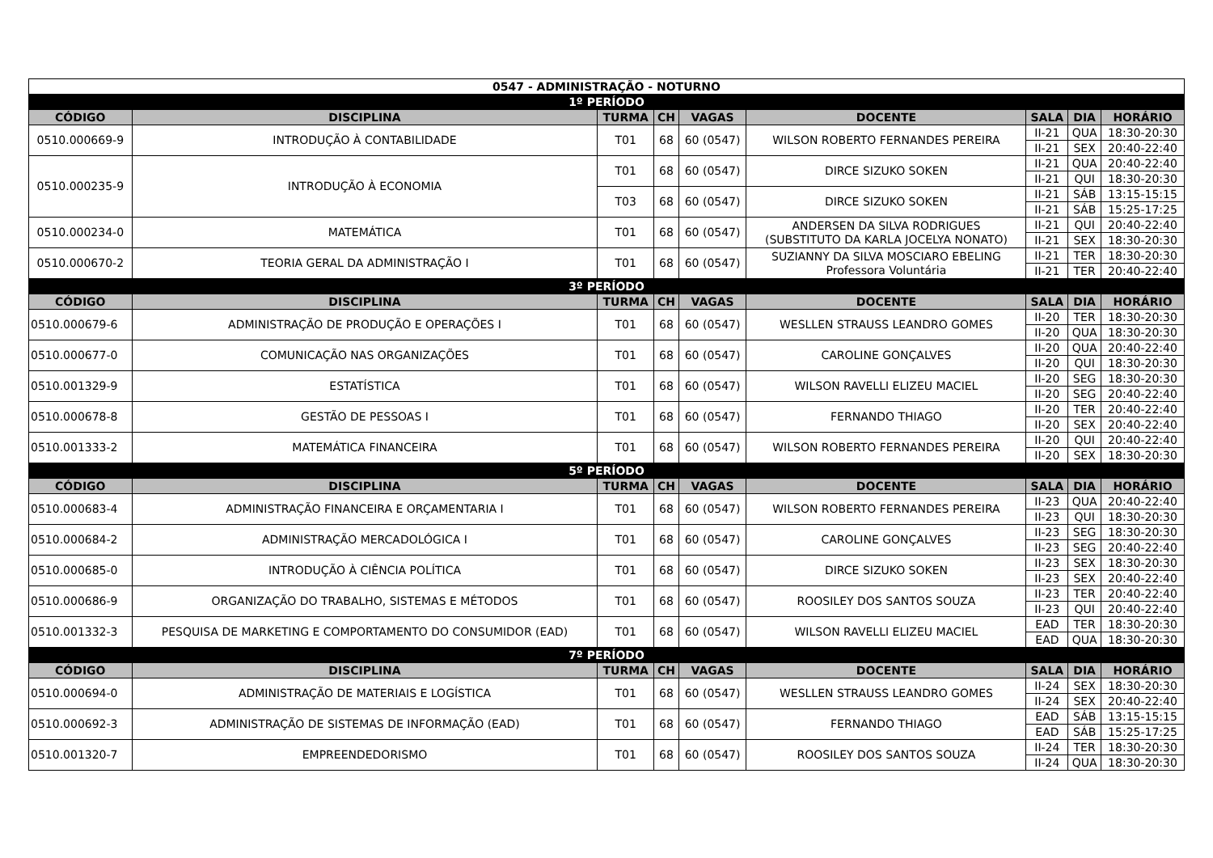| 0547 - ADMINISTRAÇÃO - NOTURNO | | | | | | | | |
| 1º PERÍODO | | | | | | | | |
| CÓDIGO | DISCIPLINA | TURMA | CH | VAGAS | DOCENTE | SALA | DIA | HORÁRIO |
| 0510.000669-9 | INTRODUÇÃO À CONTABILIDADE | T01 | 68 | 60 (0547) | WILSON ROBERTO FERNANDES PEREIRA | II-21 | QUA | 18:30-20:30 |
| | | | | | | II-21 | SEX | 20:40-22:40 |
| 0510.000235-9 | INTRODUÇÃO À ECONOMIA | T01 | 68 | 60 (0547) | DIRCE SIZUKO SOKEN | II-21 | QUA | 20:40-22:40 |
| | | | | | | II-21 | QUI | 18:30-20:30 |
| | | T03 | 68 | 60 (0547) | DIRCE SIZUKO SOKEN | II-21 | SÁB | 13:15-15:15 |
| | | | | | | II-21 | SÁB | 15:25-17:25 |
| 0510.000234-0 | MATEMÁTICA | T01 | 68 | 60 (0547) | ANDERSEN DA SILVA RODRIGUES (SUBSTITUTO DA KARLA JOCELYA NONATO) | II-21 | QUI | 20:40-22:40 |
| | | | | | | II-21 | SEX | 18:30-20:30 |
| 0510.000670-2 | TEORIA GERAL DA ADMINISTRAÇÃO I | T01 | 68 | 60 (0547) | SUZIANNY DA SILVA MOSCIARO EBELING Professora Voluntária | II-21 | TER | 18:30-20:30 |
| | | | | | | II-21 | TER | 20:40-22:40 |
| 3º PERÍODO | | | | | | | | |
| CÓDIGO | DISCIPLINA | TURMA | CH | VAGAS | DOCENTE | SALA | DIA | HORÁRIO |
| 0510.000679-6 | ADMINISTRAÇÃO DE PRODUÇÃO E OPERAÇÕES I | T01 | 68 | 60 (0547) | WESLLEN STRAUSS LEANDRO GOMES | II-20 | TER | 18:30-20:30 |
| | | | | | | II-20 | QUA | 18:30-20:30 |
| 0510.000677-0 | COMUNICAÇÃO NAS ORGANIZAÇÕES | T01 | 68 | 60 (0547) | CAROLINE GONÇALVES | II-20 | QUA | 20:40-22:40 |
| | | | | | | II-20 | QUI | 18:30-20:30 |
| 0510.001329-9 | ESTATÍSTICA | T01 | 68 | 60 (0547) | WILSON RAVELLI ELIZEU MACIEL | II-20 | SEG | 18:30-20:30 |
| | | | | | | II-20 | SEG | 20:40-22:40 |
| 0510.000678-8 | GESTÃO DE PESSOAS I | T01 | 68 | 60 (0547) | FERNANDO THIAGO | II-20 | TER | 20:40-22:40 |
| | | | | | | II-20 | SEX | 20:40-22:40 |
| 0510.001333-2 | MATEMÁTICA FINANCEIRA | T01 | 68 | 60 (0547) | WILSON ROBERTO FERNANDES PEREIRA | II-20 | QUI | 20:40-22:40 |
| | | | | | | II-20 | SEX | 18:30-20:30 |
| 5º PERÍODO | | | | | | | | |
| CÓDIGO | DISCIPLINA | TURMA | CH | VAGAS | DOCENTE | SALA | DIA | HORÁRIO |
| 0510.000683-4 | ADMINISTRAÇÃO FINANCEIRA E ORÇAMENTARIA I | T01 | 68 | 60 (0547) | WILSON ROBERTO FERNANDES PEREIRA | II-23 | QUA | 20:40-22:40 |
| | | | | | | II-23 | QUI | 18:30-20:30 |
| 0510.000684-2 | ADMINISTRAÇÃO MERCADOLÓGICA I | T01 | 68 | 60 (0547) | CAROLINE GONÇALVES | II-23 | SEG | 18:30-20:30 |
| | | | | | | II-23 | SEG | 20:40-22:40 |
| 0510.000685-0 | INTRODUÇÃO À CIÊNCIA POLÍTICA | T01 | 68 | 60 (0547) | DIRCE SIZUKO SOKEN | II-23 | SEX | 18:30-20:30 |
| | | | | | | II-23 | SEX | 20:40-22:40 |
| 0510.000686-9 | ORGANIZAÇÃO DO TRABALHO, SISTEMAS E MÉTODOS | T01 | 68 | 60 (0547) | ROOSILEY DOS SANTOS SOUZA | II-23 | TER | 20:40-22:40 |
| | | | | | | II-23 | QUI | 20:40-22:40 |
| 0510.001332-3 | PESQUISA DE MARKETING E COMPORTAMENTO DO CONSUMIDOR (EAD) | T01 | 68 | 60 (0547) | WILSON RAVELLI ELIZEU MACIEL | EAD | TER | 18:30-20:30 |
| | | | | | | EAD | QUA | 18:30-20:30 |
| 7º PERÍODO | | | | | | | | |
| CÓDIGO | DISCIPLINA | TURMA | CH | VAGAS | DOCENTE | SALA | DIA | HORÁRIO |
| 0510.000694-0 | ADMINISTRAÇÃO DE MATERIAIS E LOGÍSTICA | T01 | 68 | 60 (0547) | WESLLEN STRAUSS LEANDRO GOMES | II-24 | SEX | 18:30-20:30 |
| | | | | | | II-24 | SEX | 20:40-22:40 |
| 0510.000692-3 | ADMINISTRAÇÃO DE SISTEMAS DE INFORMAÇÃO (EAD) | T01 | 68 | 60 (0547) | FERNANDO THIAGO | EAD | SÁB | 13:15-15:15 |
| | | | | | | EAD | SÁB | 15:25-17:25 |
| 0510.001320-7 | EMPREENDEDORISMO | T01 | 68 | 60 (0547) | ROOSILEY DOS SANTOS SOUZA | II-24 | TER | 18:30-20:30 |
| | | | | | | II-24 | QUA | 18:30-20:30 |